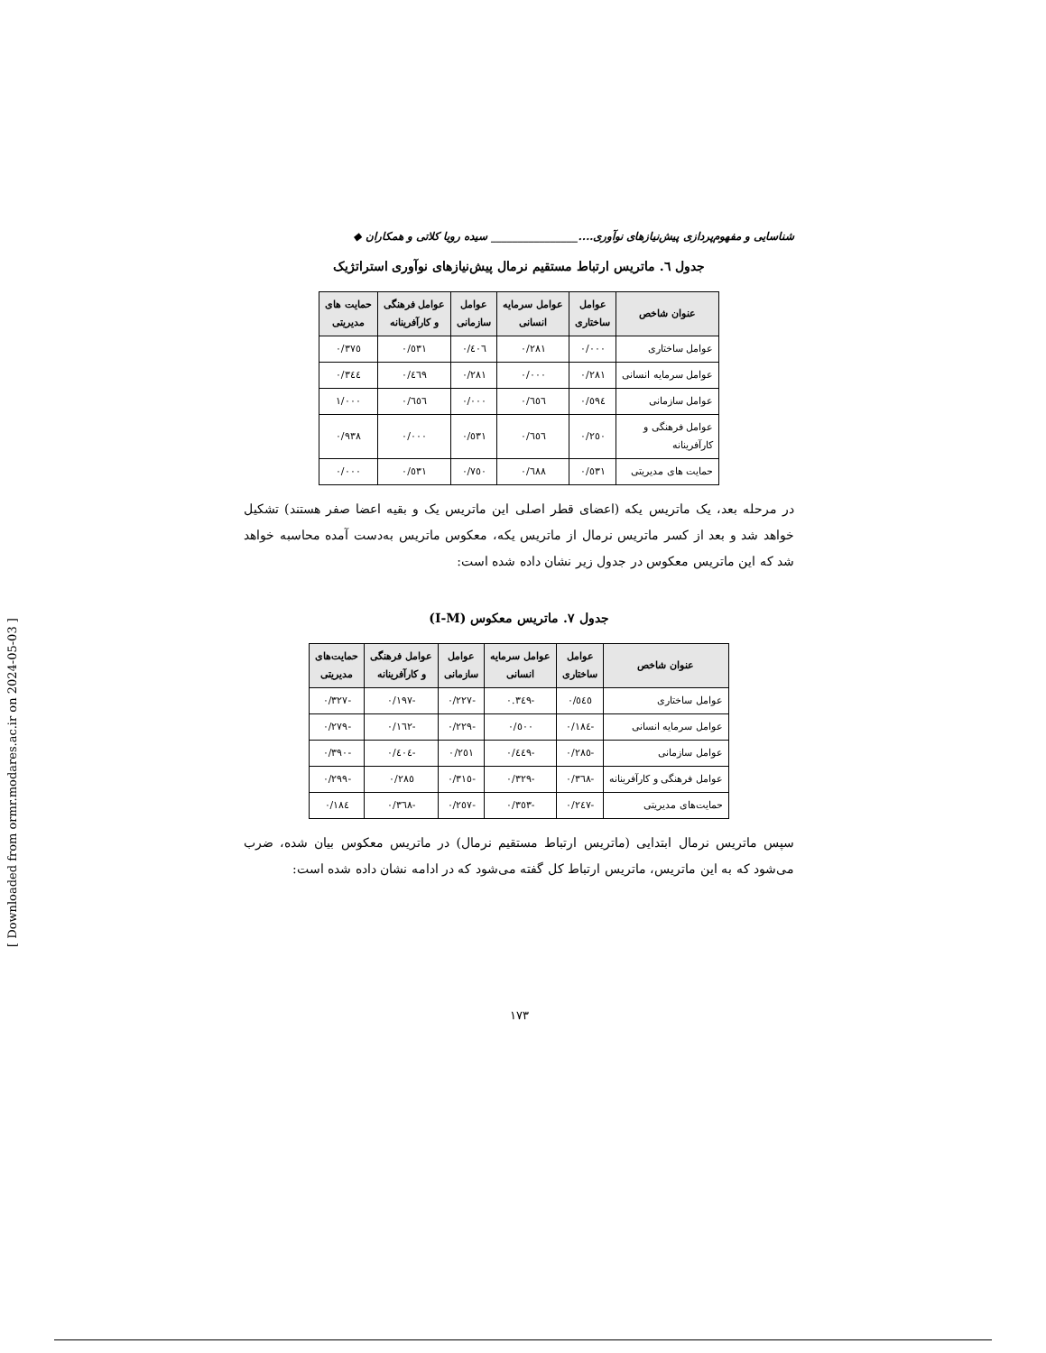شناسایی و مفهوم‌پردازی پیش‌نیازهای نوآوری....________________ سیده رویا کلاتی و همکاران ◆
جدول ٦. ماتریس ارتباط مستقیم نرمال پیش‌نیازهای نوآوری استراتژیک
| عنوان شاخص | عوامل ساختاری | عوامل سرمایه انسانی | عوامل سازمانی | عوامل فرهنگی و کارآفرینانه | حمایت های مدیریتی |
| --- | --- | --- | --- | --- | --- |
| عوامل ساختاری | ٠/٠٠٠ | ٠/٢٨١ | ٠/٤٠٦ | ٠/٥٣١ | ٠/٣٧٥ |
| عوامل سرمایه انسانی | ٠/٢٨١ | ٠/٠٠٠ | ٠/٢٨١ | ٠/٤٦٩ | ٠/٣٤٤ |
| عوامل سازمانی | ٠/٥٩٤ | ٠/٦٥٦ | ٠/٠٠٠ | ٠/٦٥٦ | ١/٠٠٠ |
| عوامل فرهنگی و کارآفرینانه | ٠/٢٥٠ | ٠/٦٥٦ | ٠/٥٣١ | ٠/٠٠٠ | ٠/٩٣٨ |
| حمایت های مدیریتی | ٠/٥٣١ | ٠/٦٨٨ | ٠/٧٥٠ | ٠/٥٣١ | ٠/٠٠٠ |
در مرحله بعد، یک ماتریس یکه (اعضای قطر اصلی این ماتریس یک و بقیه اعضا صفر هستند) تشکیل خواهد شد و بعد از کسر ماتریس نرمال از ماتریس یکه، معکوس ماتریس به‌دست آمده محاسبه خواهد شد که این ماتریس معکوس در جدول زیر نشان داده شده است:
جدول ٧. ماتریس معکوس (I-M)
| عنوان شاخص | عوامل ساختاری | عوامل سرمایه انسانی | عوامل سازمانی | عوامل فرهنگی و کارآفرینانه | حمایت‌های مدیریتی |
| --- | --- | --- | --- | --- | --- |
| عوامل ساختاری | ٠/٥٤٥ | -٠.٣٤٩ | -٠/٢٢٧ | -٠/١٩٧ | -٠/٣٢٧ |
| عوامل سرمایه انسانی | -٠/١٨٤ | ٠/٥٠٠ | -٠/٢٢٩ | -٠/١٦٢ | -٠/٢٧٩ |
| عوامل سازمانی | -٠/٢٨٥ | -٠/٤٤٩ | ٠/٢٥١ | -٠/٤٠٤ | -٠/٣٩٠ |
| عوامل فرهنگی و کارآفرینانه | -٠/٣٦٨ | -٠/٣٢٩ | -٠/٣١٥ | ٠/٢٨٥ | -٠/٢٩٩ |
| حمایت‌های مدیریتی | -٠/٢٤٧ | -٠/٣٥٣ | -٠/٢٥٧ | -٠/٣٦٨ | ٠/١٨٤ |
سپس ماتریس نرمال ابتدایی (ماتریس ارتباط مستقیم نرمال) در ماتریس معکوس بیان شده، ضرب می‌شود که به این ماتریس، ماتریس ارتباط کل گفته می‌شود که در ادامه نشان داده شده است:
١٧٣
[ Downloaded from ormr.modares.ac.ir on 2024-05-03 ]